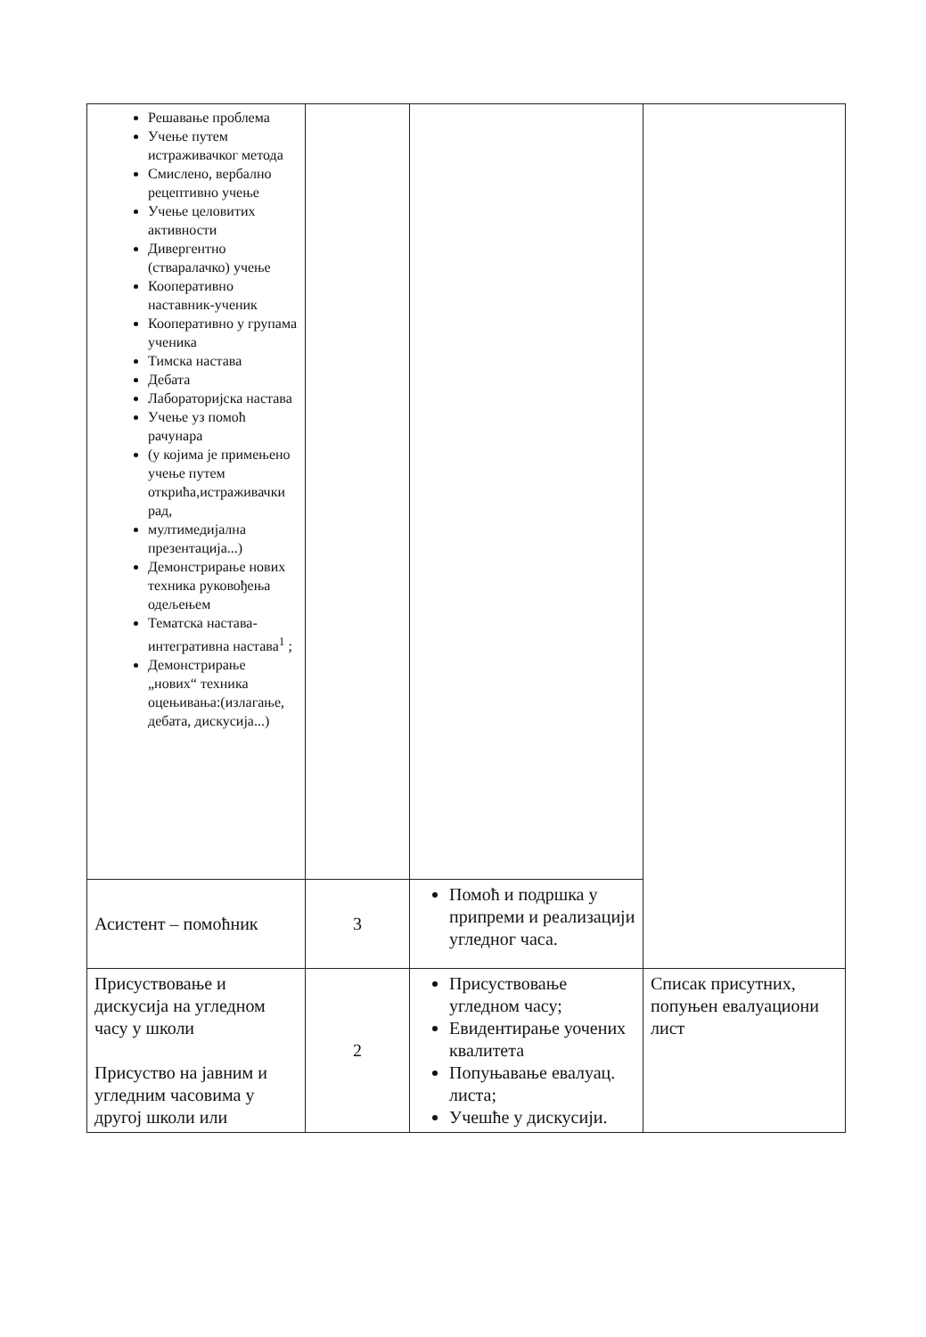| Решавање проблема Учење путем истраживачког метода Смислено, вербално рецептивно учење Учење целовитих активности Дивергентно (стваралачко) учење Кооперативно наставник-ученик Кооперативно у групама ученика Тимска настава Дебата Лабораторијска настава Учење уз помоћ рачунара (у којима је примењено учење путем открића,истраживачки рад, мултимедијална презентација...) Демонстрирање нових техника руковођења одељењем Тематска настава-интегративна настава<sup>1</sup> ; Демонстрирање „нових“ техника оцењивања:(излагање, дебата, дискусија...) | | | |
| Асистент – помоћник | 3 | Помоћ и подршка у припреми и реализацији угледног часа. | |
| Присуствовање и дискусија на угледном часу у школи Присуство на јавним и угледним часовима у другој школи или | 2 | Присуствовање угледном часу; Евидентирање уочених квалитета Попуњавање евалуац. листа; Учешће у дискусији. | Списак присутних, попуњен евалуациони лист |